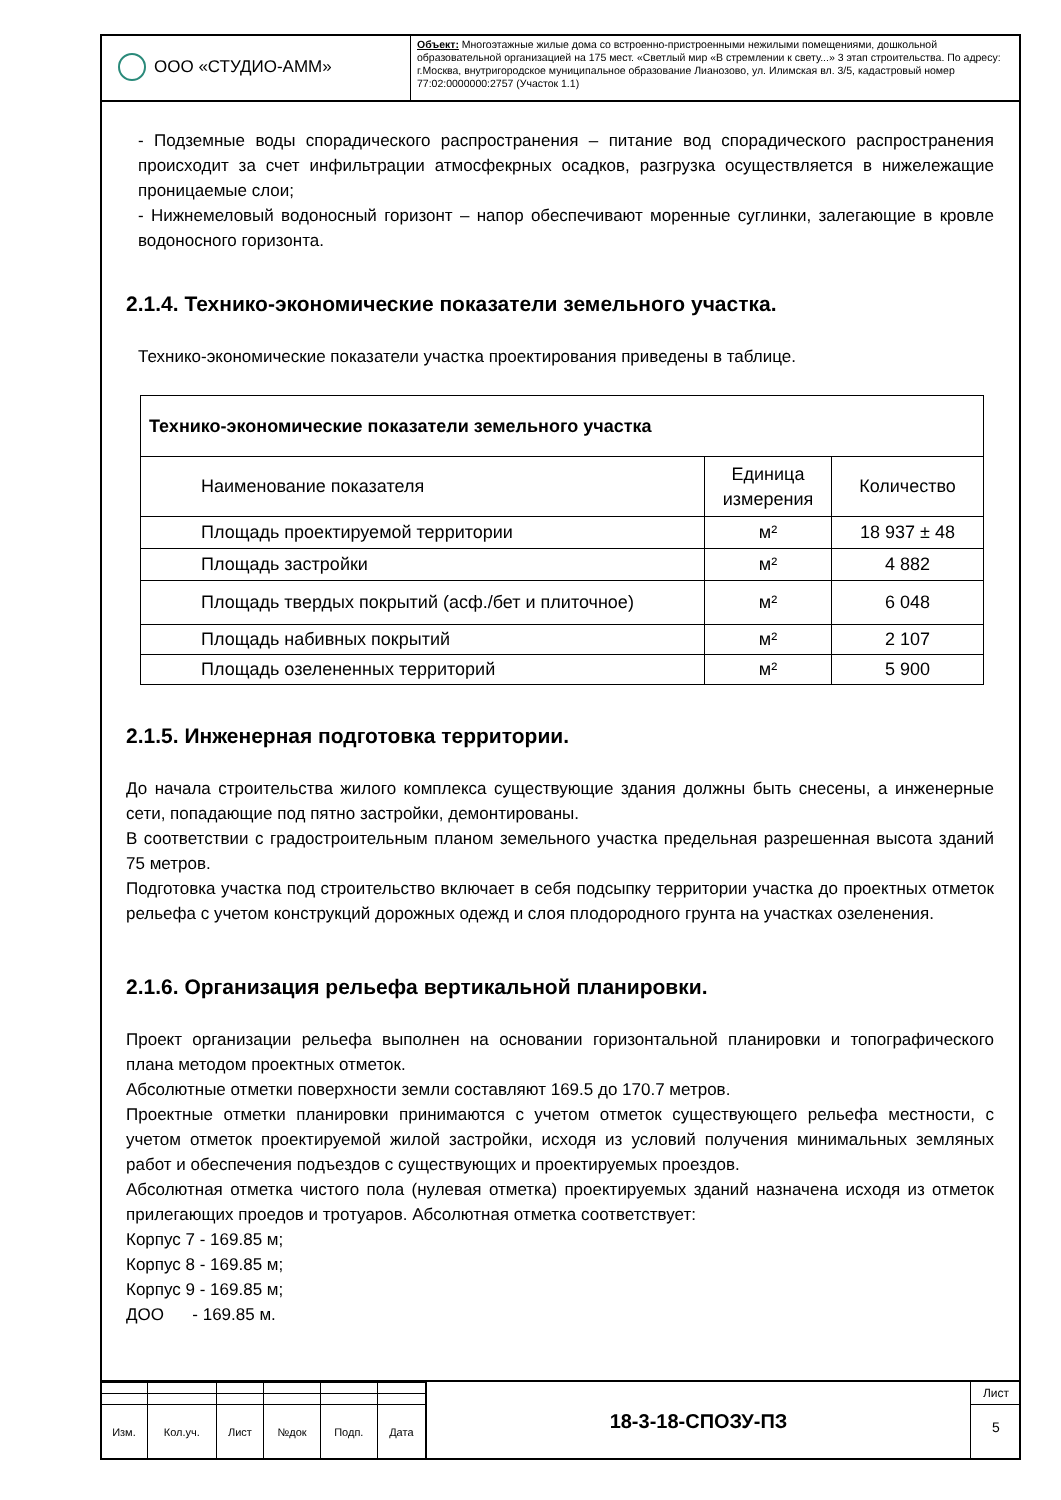ООО «СТУДИО-АММ»
Объект: Многоэтажные жилые дома со встроенно-пристроенными нежилыми помещениями, дошкольной образовательной организацией на 175 мест. «Светлый мир «В стремлении к свету...» 3 этап строительства. По адресу: г.Москва, внутригородское муниципальное образование Лианозово, ул. Илимская вл. 3/5, кадастровый номер 77:02:0000000:2757 (Участок 1.1)
- Подземные воды спорадического распространения – питание вод спорадического распространения происходит за счет инфильтрации атмосфекрных осадков, разгрузка осуществляется в нижележащие проницаемые слои;
- Нижнемеловый водоносный горизонт – напор обеспечивают моренные суглинки, залегающие в кровле водоносного горизонта.
2.1.4. Технико-экономические показатели земельного участка.
Технико-экономические показатели участка проектирования приведены в таблице.
| Технико-экономические показатели земельного участка | | |
| --- | --- | --- |
| Наименование показателя | Единица измерения | Количество |
| Площадь проектируемой территории | м² | 18 937 ± 48 |
| Площадь застройки | м² | 4 882 |
| Площадь твердых покрытий (асф./бет и плиточное) | м² | 6 048 |
| Площадь набивных покрытий | м² | 2 107 |
| Площадь озелененных территорий | м² | 5 900 |
2.1.5. Инженерная подготовка территории.
До начала строительства жилого комплекса существующие здания должны быть снесены, а инженерные сети, попадающие под пятно застройки, демонтированы.
В соответствии с градостроительным планом земельного участка предельная разрешенная высота зданий 75 метров.
Подготовка участка под строительство включает в себя подсыпку территории участка до проектных отметок рельефа с учетом конструкций дорожных одежд и слоя плодородного грунта на участках озеленения.
2.1.6. Организация рельефа вертикальной планировки.
Проект организации рельефа выполнен на основании горизонтальной планировки и топографического плана методом проектных отметок.
Абсолютные отметки поверхности земли составляют 169.5 до 170.7 метров.
Проектные отметки планировки принимаются с учетом отметок существующего рельефа местности, с учетом отметок проектируемой жилой застройки, исходя из условий получения минимальных земляных работ и обеспечения подъездов с существующих и проектируемых проездов.
Абсолютная отметка чистого пола (нулевая отметка) проектируемых зданий назначена исходя из отметок прилегающих проедов и тротуаров. Абсолютная отметка соответствует:
Корпус 7 - 169.85 м;
Корпус 8 - 169.85 м;
Корпус 9 - 169.85 м;
ДОО - 169.85 м.
| Изм. | Кол.уч. | Лист | №док | Подп. | Дата |
18-3-18-СПОЗУ-ПЗ
Лист
5